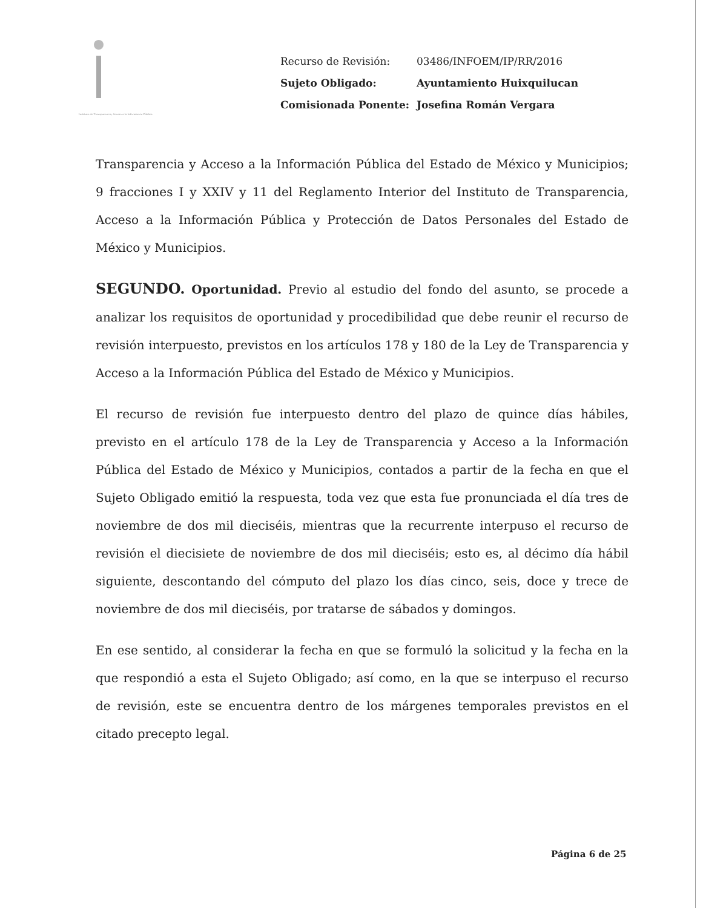Instituto de Transparencia, Acceso a la Información Pública
| Recurso de Revisión: | 03486/INFOEM/IP/RR/2016 |
| Sujeto Obligado: | Ayuntamiento Huixquilucan |
| Comisionada Ponente: | Josefina Román Vergara |
Transparencia y Acceso a la Información Pública del Estado de México y Municipios; 9 fracciones I y XXIV y 11 del Reglamento Interior del Instituto de Transparencia, Acceso a la Información Pública y Protección de Datos Personales del Estado de México y Municipios.
SEGUNDO. Oportunidad. Previo al estudio del fondo del asunto, se procede a analizar los requisitos de oportunidad y procedibilidad que debe reunir el recurso de revisión interpuesto, previstos en los artículos 178 y 180 de la Ley de Transparencia y Acceso a la Información Pública del Estado de México y Municipios.
El recurso de revisión fue interpuesto dentro del plazo de quince días hábiles, previsto en el artículo 178 de la Ley de Transparencia y Acceso a la Información Pública del Estado de México y Municipios, contados a partir de la fecha en que el Sujeto Obligado emitió la respuesta, toda vez que esta fue pronunciada el día tres de noviembre de dos mil dieciséis, mientras que la recurrente interpuso el recurso de revisión el diecisiete de noviembre de dos mil dieciséis; esto es, al décimo día hábil siguiente, descontando del cómputo del plazo los días cinco, seis, doce y trece de noviembre de dos mil dieciséis, por tratarse de sábados y domingos.
En ese sentido, al considerar la fecha en que se formuló la solicitud y la fecha en la que respondió a esta el Sujeto Obligado; así como, en la que se interpuso el recurso de revisión, este se encuentra dentro de los márgenes temporales previstos en el citado precepto legal.
Página 6 de 25